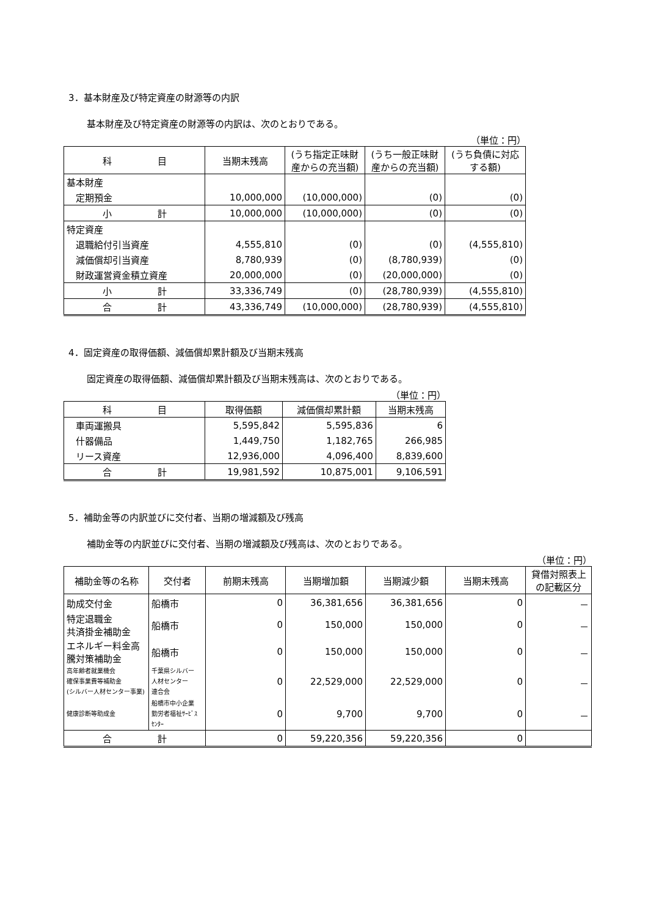3．基本財産及び特定資産の財源等の内訳
基本財産及び特定資産の財源等の内訳は、次のとおりである。
（単位：円）
| 科 目 | 当期末残高 | (うち指定正味財産からの充当額) | (うち一般正味財産からの充当額) | (うち負債に対応する額) |
| --- | --- | --- | --- | --- |
| 基本財産 | | | | |
| 定期預金 | 10,000,000 | (10,000,000) | (0) | (0) |
| 小 計 | 10,000,000 | (10,000,000) | (0) | (0) |
| 特定資産 | | | | |
| 退職給付引当資産 | 4,555,810 | (0) | (0) | (4,555,810) |
| 減価償却引当資産 | 8,780,939 | (0) | (8,780,939) | (0) |
| 財政運営資金積立資産 | 20,000,000 | (0) | (20,000,000) | (0) |
| 小 計 | 33,336,749 | (0) | (28,780,939) | (4,555,810) |
| 合 計 | 43,336,749 | (10,000,000) | (28,780,939) | (4,555,810) |
4．固定資産の取得価額、減価償却累計額及び当期末残高
固定資産の取得価額、減価償却累計額及び当期末残高は、次のとおりである。
（単位：円）
| 科 目 | 取得価額 | 減価償却累計額 | 当期末残高 |
| --- | --- | --- | --- |
| 車両運搬具 | 5,595,842 | 5,595,836 | 6 |
| 什器備品 | 1,449,750 | 1,182,765 | 266,985 |
| リース資産 | 12,936,000 | 4,096,400 | 8,839,600 |
| 合 計 | 19,981,592 | 10,875,001 | 9,106,591 |
5．補助金等の内訳並びに交付者、当期の増減額及び残高
補助金等の内訳並びに交付者、当期の増減額及び残高は、次のとおりである。
（単位：円）
| 補助金等の名称 | 交付者 | 前期末残高 | 当期増加額 | 当期減少額 | 当期末残高 | 貸借対照表上の記載区分 |
| --- | --- | --- | --- | --- | --- | --- |
| 助成交付金 | 船橋市 | 0 | 36,381,656 | 36,381,656 | 0 | － |
| 特定退職金 共済掛金補助金 | 船橋市 | 0 | 150,000 | 150,000 | 0 | － |
| エネルギー料金高騰対策補助金 | 船橋市 | 0 | 150,000 | 150,000 | 0 | － |
| 高年齢者就業機会 確保事業費等補助金 (シルバー人材センター事業) | 千葉県シルバー 人材センター 連合会 | 0 | 22,529,000 | 22,529,000 | 0 | － |
| 健康診断等助成金 | 船橋市中小企業 勤労者福祉ｻｰﾋﾞｽ ｾﾝﾀｰ | 0 | 9,700 | 9,700 | 0 | － |
| 合 計 | | 0 | 59,220,356 | 59,220,356 | 0 | |